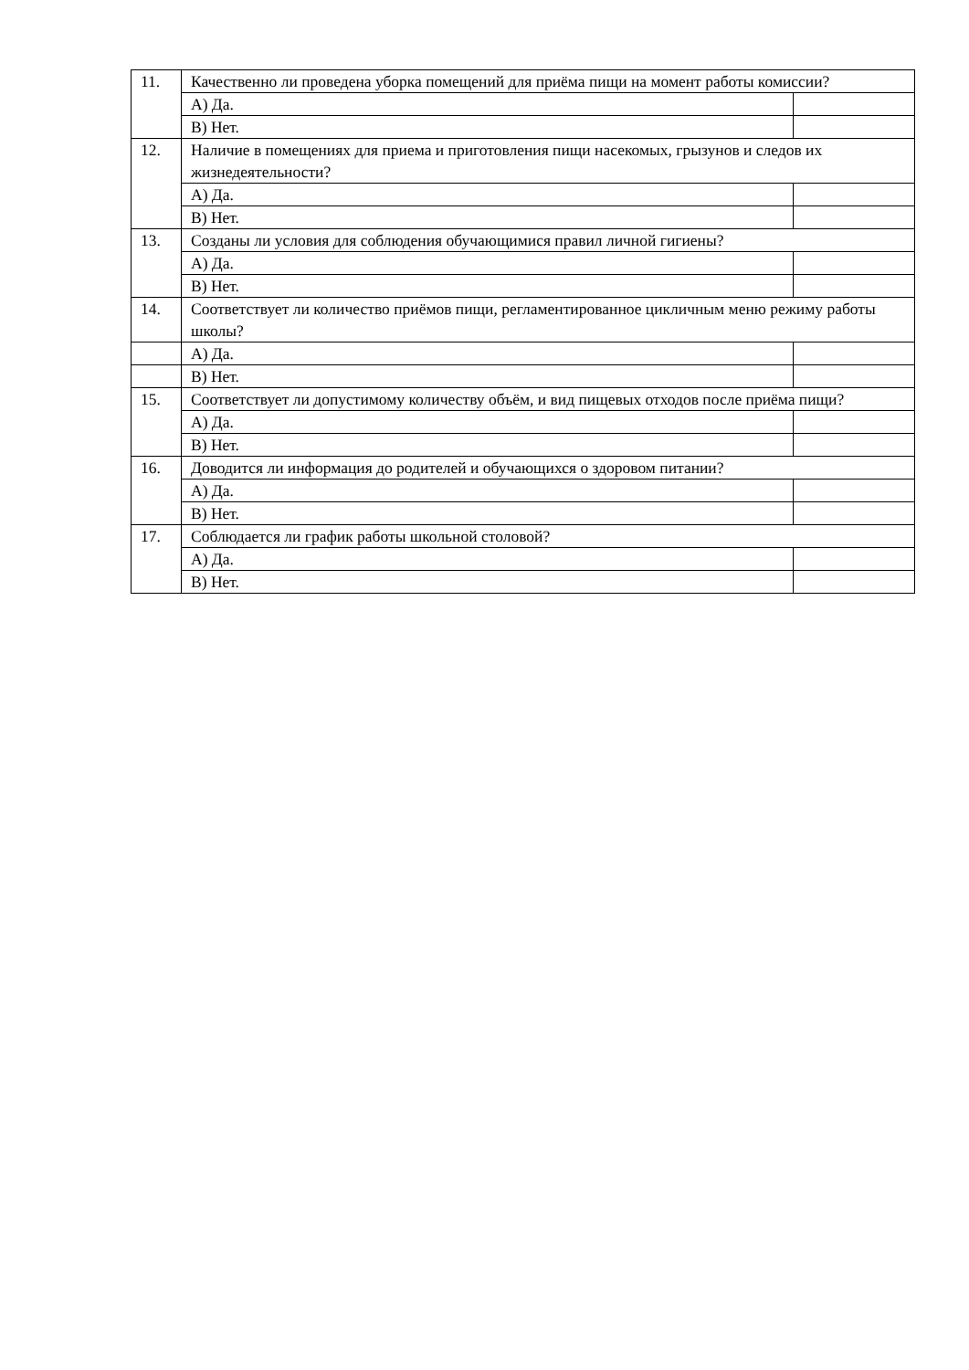| 11. | Качественно ли проведена уборка помещений для приёма пищи на момент работы комиссии? | |
| | А) Да. | |
| | В) Нет. | |
| 12. | Наличие в помещениях для приема и приготовления пищи насекомых, грызунов и следов их жизнедеятельности? | |
| | А) Да. | |
| | В) Нет. | |
| 13. | Созданы ли условия для соблюдения обучающимися правил личной гигиены? | |
| | А) Да. | |
| | В) Нет. | |
| 14. | Соответствует ли количество приёмов пищи, регламентированное цикличным меню режиму работы школы? | |
| | А) Да. | |
| | В) Нет. | |
| 15. | Соответствует ли допустимому количеству объём, и вид пищевых отходов после приёма пищи? | |
| | А) Да. | |
| | В) Нет. | |
| 16. | Доводится ли информация до родителей и обучающихся о здоровом питании? | |
| | А) Да. | |
| | В) Нет. | |
| 17. | Соблюдается ли график работы школьной столовой? | |
| | А) Да. | |
| | В) Нет. | |